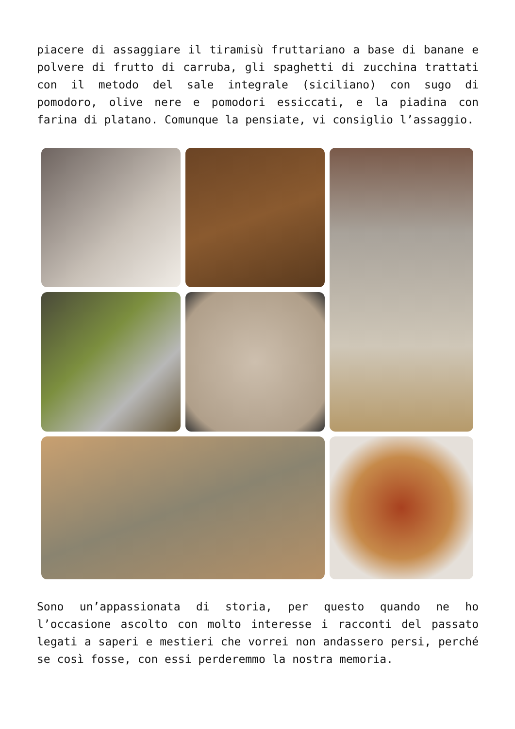piacere di assaggiare il tiramisù fruttariano a base di banane e polvere di frutto di carruba, gli spaghetti di zucchina trattati con il metodo del sale integrale (siciliano) con sugo di pomodoro, olive nere e pomodori essiccati, e la piadina con farina di platano. Comunque la pensiate, vi consiglio l’assaggio.
Sono un’appassionata di storia, per questo quando ne ho l’occasione ascolto con molto interesse i racconti del passato legati a saperi e mestieri che vorrei non andassero persi, perché se così fosse, con essi perderemmo la nostra memoria.